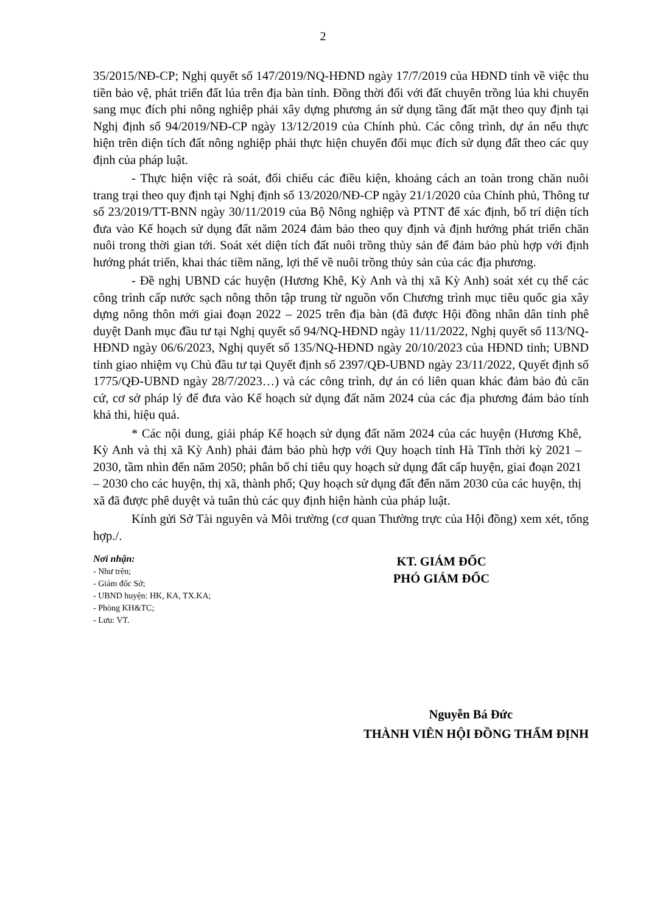2
35/2015/NĐ-CP; Nghị quyết số 147/2019/NQ-HĐND ngày 17/7/2019 của HĐND tỉnh về việc thu tiền bảo vệ, phát triển đất lúa trên địa bàn tỉnh. Đồng thời đối với đất chuyên trồng lúa khi chuyển sang mục đích phi nông nghiệp phải xây dựng phương án sử dụng tầng đất mặt theo quy định tại Nghị định số 94/2019/NĐ-CP ngày 13/12/2019 của Chính phủ. Các công trình, dự án nếu thực hiện trên diện tích đất nông nghiệp phải thực hiện chuyển đổi mục đích sử dụng đất theo các quy định của pháp luật.
- Thực hiện việc rà soát, đối chiếu các điều kiện, khoảng cách an toàn trong chăn nuôi trang trại theo quy định tại Nghị định số 13/2020/NĐ-CP ngày 21/1/2020 của Chính phủ, Thông tư số 23/2019/TT-BNN ngày 30/11/2019 của Bộ Nông nghiệp và PTNT để xác định, bố trí diện tích đưa vào Kế hoạch sử dụng đất năm 2024 đảm bảo theo quy định và định hướng phát triển chăn nuôi trong thời gian tới. Soát xét diện tích đất nuôi trồng thủy sản để đảm bảo phù hợp với định hướng phát triển, khai thác tiềm năng, lợi thế về nuôi trồng thủy sản của các địa phương.
- Đề nghị UBND các huyện (Hương Khê, Kỳ Anh và thị xã Kỳ Anh) soát xét cụ thể các công trình cấp nước sạch nông thôn tập trung từ nguồn vốn Chương trình mục tiêu quốc gia xây dựng nông thôn mới giai đoạn 2022 – 2025 trên địa bàn (đã được Hội đồng nhân dân tỉnh phê duyệt Danh mục đầu tư tại Nghị quyết số 94/NQ-HĐND ngày 11/11/2022, Nghị quyết số 113/NQ-HĐND ngày 06/6/2023, Nghị quyết số 135/NQ-HĐND ngày 20/10/2023 của HĐND tỉnh; UBND tỉnh giao nhiệm vụ Chủ đầu tư tại Quyết định số 2397/QĐ-UBND ngày 23/11/2022, Quyết định số 1775/QĐ-UBND ngày 28/7/2023…) và các công trình, dự án có liên quan khác đảm bảo đủ căn cứ, cơ sở pháp lý để đưa vào Kế hoạch sử dụng đất năm 2024 của các địa phương đảm bảo tính khả thi, hiệu quả.
* Các nội dung, giải pháp Kế hoạch sử dụng đất năm 2024 của các huyện (Hương Khê, Kỳ Anh và thị xã Kỳ Anh) phải đảm bảo phù hợp với Quy hoạch tỉnh Hà Tĩnh thời kỳ 2021 – 2030, tầm nhìn đến năm 2050; phân bổ chỉ tiêu quy hoạch sử dụng đất cấp huyện, giai đoạn 2021 – 2030 cho các huyện, thị xã, thành phố; Quy hoạch sử dụng đất đến năm 2030 của các huyện, thị xã đã được phê duyệt và tuân thủ các quy định hiện hành của pháp luật.
Kính gửi Sở Tài nguyên và Môi trường (cơ quan Thường trực của Hội đồng) xem xét, tổng hợp./.
Nơi nhận:
- Như trên;
- Giám đốc Sở;
- UBND huyện: HK, KA, TX.KA;
- Phòng KH&TC;
- Lưu: VT.
KT. GIÁM ĐỐC
PHÓ GIÁM ĐỐC
Nguyễn Bá Đức
THÀNH VIÊN HỘI ĐỒNG THẨM ĐỊNH